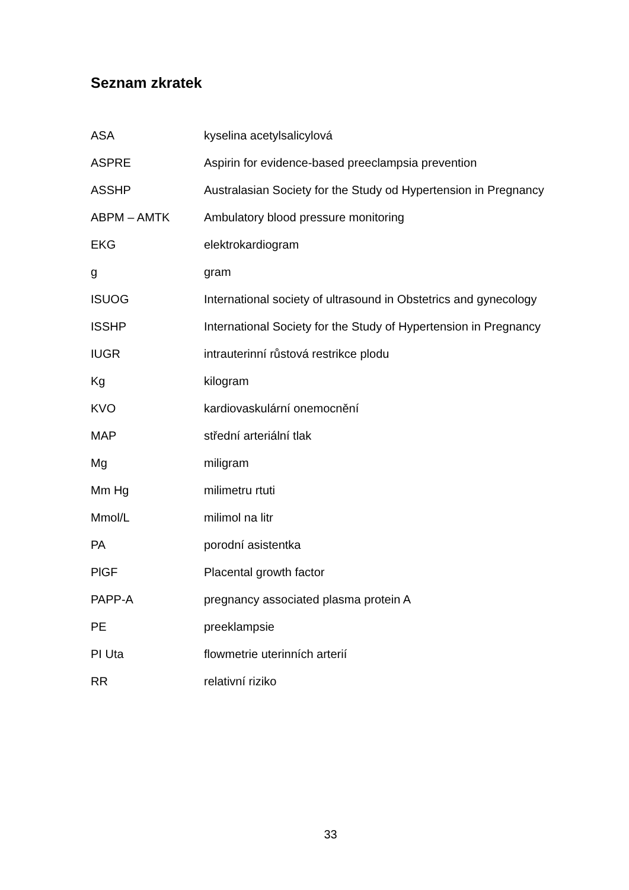Seznam zkratek
| ASA | kyselina acetylsalicylová |
| ASPRE | Aspirin for evidence-based preeclampsia prevention |
| ASSHP | Australasian Society for the Study od Hypertension in Pregnancy |
| ABPM – AMTK | Ambulatory blood pressure monitoring |
| EKG | elektrokardiogram |
| g | gram |
| ISUOG | International society of ultrasound in Obstetrics and gynecology |
| ISSHP | International Society for the Study of Hypertension in Pregnancy |
| IUGR | intrauterinní růstová restrikce plodu |
| Kg | kilogram |
| KVO | kardiovaskulární onemocnění |
| MAP | střední arteriální tlak |
| Mg | miligram |
| Mm Hg | milimetru rtuti |
| Mmol/L | milimol na litr |
| PA | porodní asistentka |
| PlGF | Placental growth factor |
| PAPP-A | pregnancy associated plasma protein A |
| PE | preeklampsie |
| PI Uta | flowmetrie uterinních arterií |
| RR | relativní riziko |
33